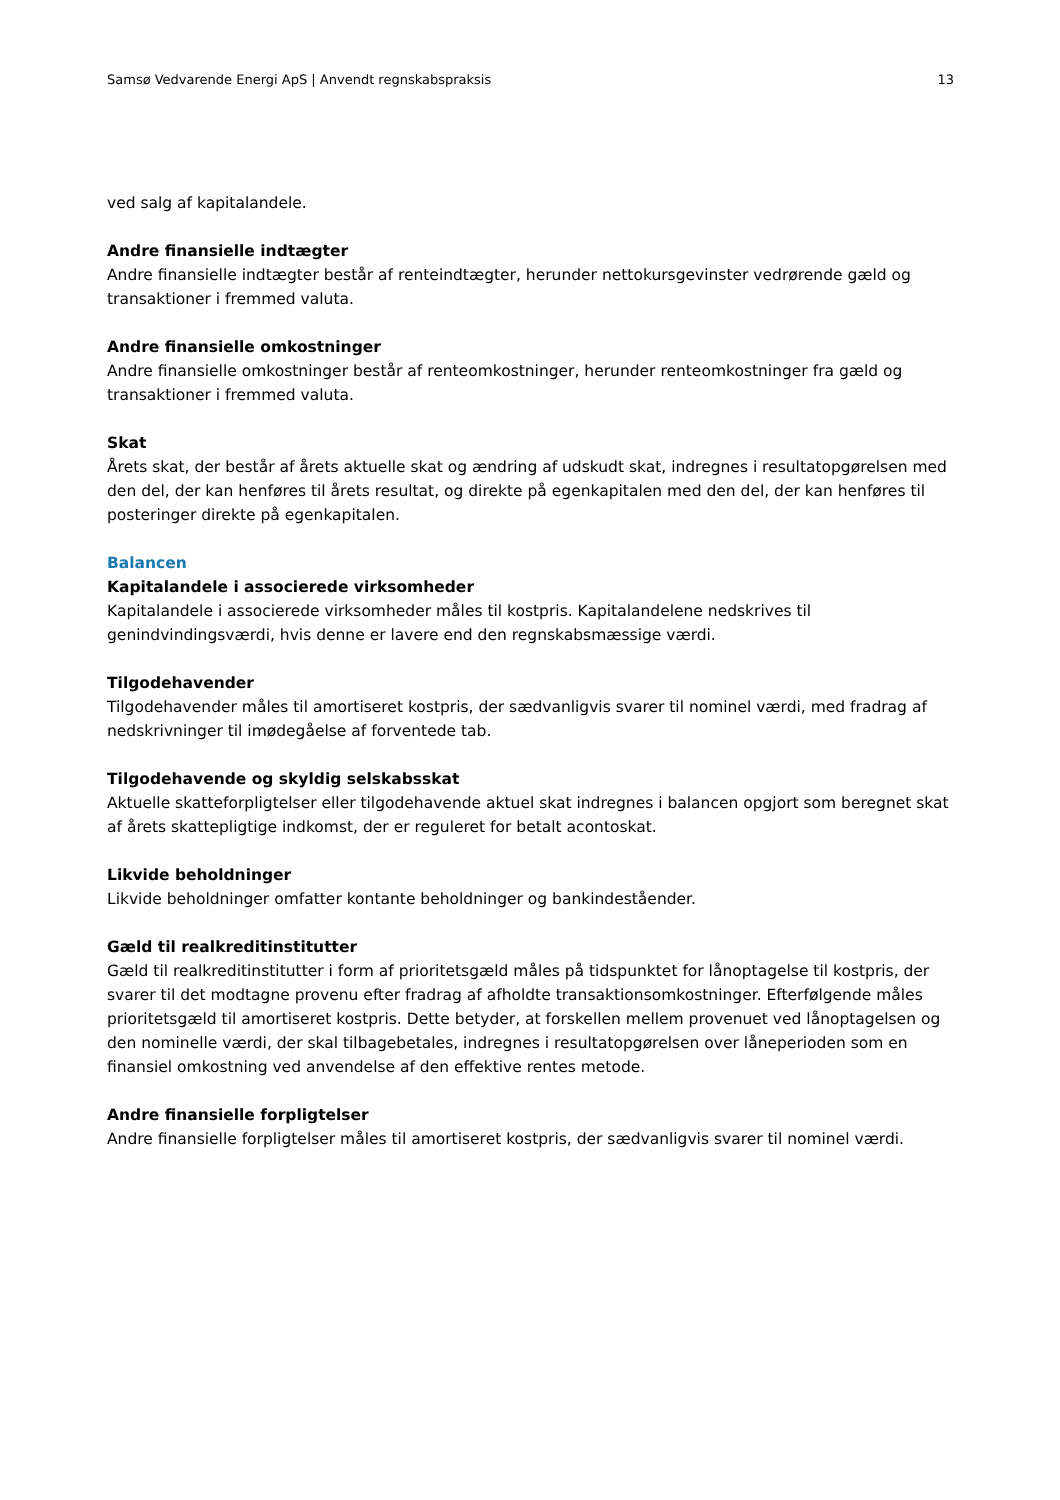Samsø Vedvarende Energi ApS | Anvendt regnskabspraksis 13
ved salg af kapitalandele.
Andre finansielle indtægter
Andre finansielle indtægter består af renteindtægter, herunder nettokursgevinster vedrørende gæld og transaktioner i fremmed valuta.
Andre finansielle omkostninger
Andre finansielle omkostninger består af renteomkostninger, herunder renteomkostninger fra gæld og transaktioner i fremmed valuta.
Skat
Årets skat, der består af årets aktuelle skat og ændring af udskudt skat, indregnes i resultatopgørelsen med den del, der kan henføres til årets resultat, og direkte på egenkapitalen med den del, der kan henføres til posteringer direkte på egenkapitalen.
Balancen
Kapitalandele i associerede virksomheder
Kapitalandele i associerede virksomheder måles til kostpris. Kapitalandelene nedskrives til genindvindingsværdi, hvis denne er lavere end den regnskabsmæssige værdi.
Tilgodehavender
Tilgodehavender måles til amortiseret kostpris, der sædvanligvis svarer til nominel værdi, med fradrag af nedskrivninger til imødegåelse af forventede tab.
Tilgodehavende og skyldig selskabsskat
Aktuelle skatteforpligtelser eller tilgodehavende aktuel skat indregnes i balancen opgjort som beregnet skat af årets skattepligtige indkomst, der er reguleret for betalt acontoskat.
Likvide beholdninger
Likvide beholdninger omfatter kontante beholdninger og bankindeståender.
Gæld til realkreditinstitutter
Gæld til realkreditinstitutter i form af prioritetsgæld måles på tidspunktet for lånoptagelse til kostpris, der svarer til det modtagne provenu efter fradrag af afholdte transaktionsomkostninger. Efterfølgende måles prioritetsgæld til amortiseret kostpris. Dette betyder, at forskellen mellem provenuet ved lånoptagelsen og den nominelle værdi, der skal tilbagebetales, indregnes i resultatopgørelsen over låneperioden som en finansiel omkostning ved anvendelse af den effektive rentes metode.
Andre finansielle forpligtelser
Andre finansielle forpligtelser måles til amortiseret kostpris, der sædvanligvis svarer til nominel værdi.